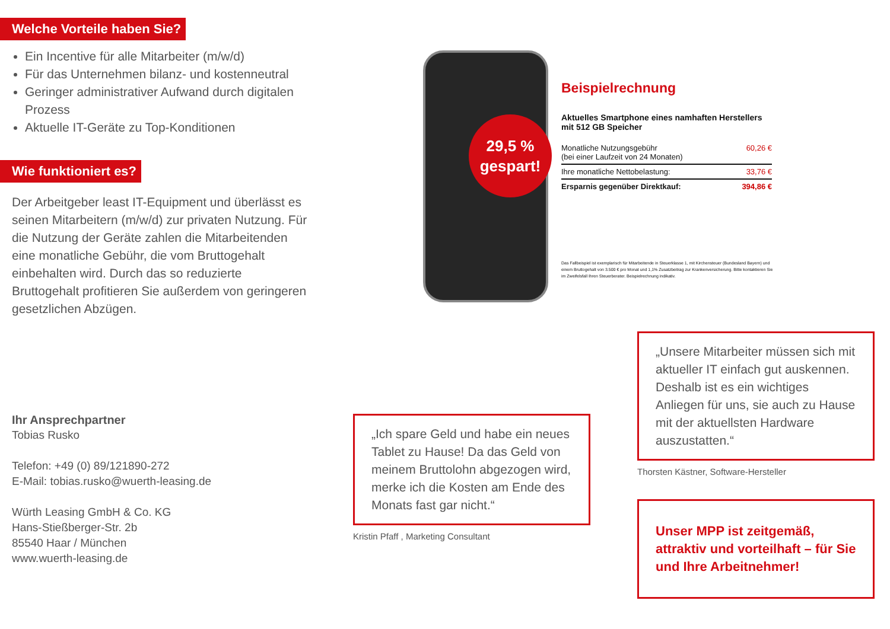Welche Vorteile haben Sie?
Ein Incentive für alle Mitarbeiter (m/w/d)
Für das Unternehmen bilanz- und kostenneutral
Geringer administrativer Aufwand durch digitalen Prozess
Aktuelle IT-Geräte zu Top-Konditionen
Wie funktioniert es?
Der Arbeitgeber least IT-Equipment und überlässt es seinen Mitarbeitern (m/w/d) zur privaten Nutzung. Für die Nutzung der Geräte zahlen die Mitarbeitenden eine monatliche Gebühr, die vom Bruttogehalt einbehalten wird. Durch das so reduzierte Bruttogehalt profitieren Sie außerdem von geringeren gesetzlichen Abzügen.
Ihr Ansprechpartner
Tobias Rusko
Telefon: +49 (0) 89/121890-272
E-Mail: tobias.rusko@wuerth-leasing.de
Würth Leasing GmbH & Co. KG
Hans-Stießberger-Str. 2b
85540 Haar / München
www.wuerth-leasing.de
29,5 %
gespart!
Beispielrechnung
Aktuelles Smartphone eines namhaften Herstellers mit 512 GB Speicher
| Monatliche Nutzungsgebühr (bei einer Laufzeit von 24 Monaten) | 60,26 € |
| Ihre monatliche Nettobelastung: | 33,76 € |
| Ersparnis gegenüber Direktkauf: | 394,86 € |
Das Fallbeispiel ist exemplarisch für Mitarbeitende in Steuerklasse 1, mit Kirchensteuer (Bundesland Bayern) und einem Bruttogehalt von 3.500 € pro Monat und 1,1% Zusatzbeitrag zur Krankenversicherung. Bitte kontaktieren Sie im Zweifelsfall Ihren Steuerberater. Beispielrechnung indikativ.
„Ich spare Geld und habe ein neues Tablet zu Hause! Da das Geld von meinem Bruttolohn abgezogen wird, merke ich die Kosten am Ende des Monats fast gar nicht.“
Kristin Pfaff , Marketing Consultant
„Unsere Mitarbeiter müssen sich mit aktueller IT einfach gut auskennen. Deshalb ist es ein wichtiges Anliegen für uns, sie auch zu Hause mit der aktuellsten Hardware auszustatten.“
Thorsten Kästner, Software-Hersteller
Unser MPP ist zeitgemäß, attraktiv und vorteilhaft – für Sie und Ihre Arbeitnehmer!